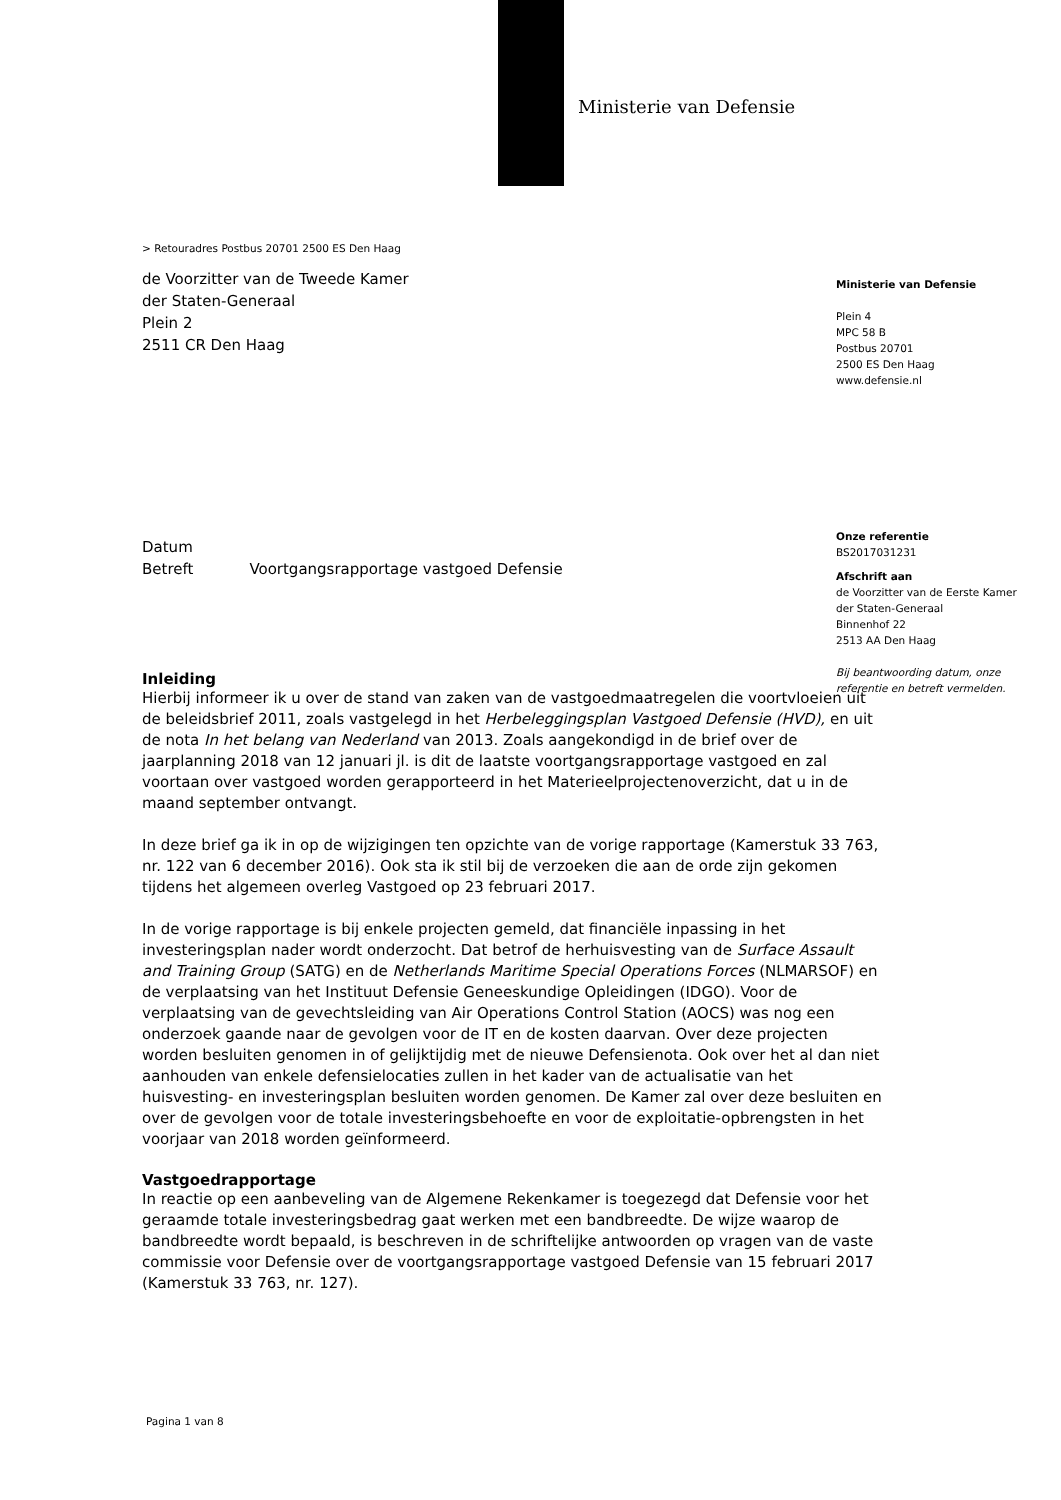Ministerie van Defensie
Ministerie van Defensie
Plein 4
MPC 58 B
Postbus 20701
2500 ES Den Haag
www.defensie.nl
Onze referentie
BS2017031231
Afschrift aan
de Voorzitter van de Eerste Kamer der Staten-Generaal
Binnenhof 22
2513 AA Den Haag
Bij beantwoording datum, onze referentie en betreft vermelden.
> Retouradres Postbus 20701 2500 ES Den Haag
de Voorzitter van de Tweede Kamer
der Staten-Generaal
Plein 2
2511 CR Den Haag
Datum
Betreft Voortgangsrapportage vastgoed Defensie
Inleiding
Hierbij informeer ik u over de stand van zaken van de vastgoedmaatregelen die voortvloeien uit de beleidsbrief 2011, zoals vastgelegd in het Herbeleggingsplan Vastgoed Defensie (HVD), en uit de nota In het belang van Nederland van 2013. Zoals aangekondigd in de brief over de jaarplanning 2018 van 12 januari jl. is dit de laatste voortgangsrapportage vastgoed en zal voortaan over vastgoed worden gerapporteerd in het Materieelprojectenoverzicht, dat u in de maand september ontvangt.
In deze brief ga ik in op de wijzigingen ten opzichte van de vorige rapportage (Kamerstuk 33 763, nr. 122 van 6 december 2016). Ook sta ik stil bij de verzoeken die aan de orde zijn gekomen tijdens het algemeen overleg Vastgoed op 23 februari 2017.
In de vorige rapportage is bij enkele projecten gemeld, dat financiële inpassing in het investeringsplan nader wordt onderzocht. Dat betrof de herhuisvesting van de Surface Assault and Training Group (SATG) en de Netherlands Maritime Special Operations Forces (NLMARSOF) en de verplaatsing van het Instituut Defensie Geneeskundige Opleidingen (IDGO). Voor de verplaatsing van de gevechtsleiding van Air Operations Control Station (AOCS) was nog een onderzoek gaande naar de gevolgen voor de IT en de kosten daarvan. Over deze projecten worden besluiten genomen in of gelijktijdig met de nieuwe Defensienota. Ook over het al dan niet aanhouden van enkele defensielocaties zullen in het kader van de actualisatie van het huisvesting- en investeringsplan besluiten worden genomen. De Kamer zal over deze besluiten en over de gevolgen voor de totale investeringsbehoefte en voor de exploitatie-opbrengsten in het voorjaar van 2018 worden geïnformeerd.
Vastgoedrapportage
In reactie op een aanbeveling van de Algemene Rekenkamer is toegezegd dat Defensie voor het geraamde totale investeringsbedrag gaat werken met een bandbreedte. De wijze waarop de bandbreedte wordt bepaald, is beschreven in de schriftelijke antwoorden op vragen van de vaste commissie voor Defensie over de voortgangsrapportage vastgoed Defensie van 15 februari 2017 (Kamerstuk 33 763, nr. 127).
Pagina 1 van 8